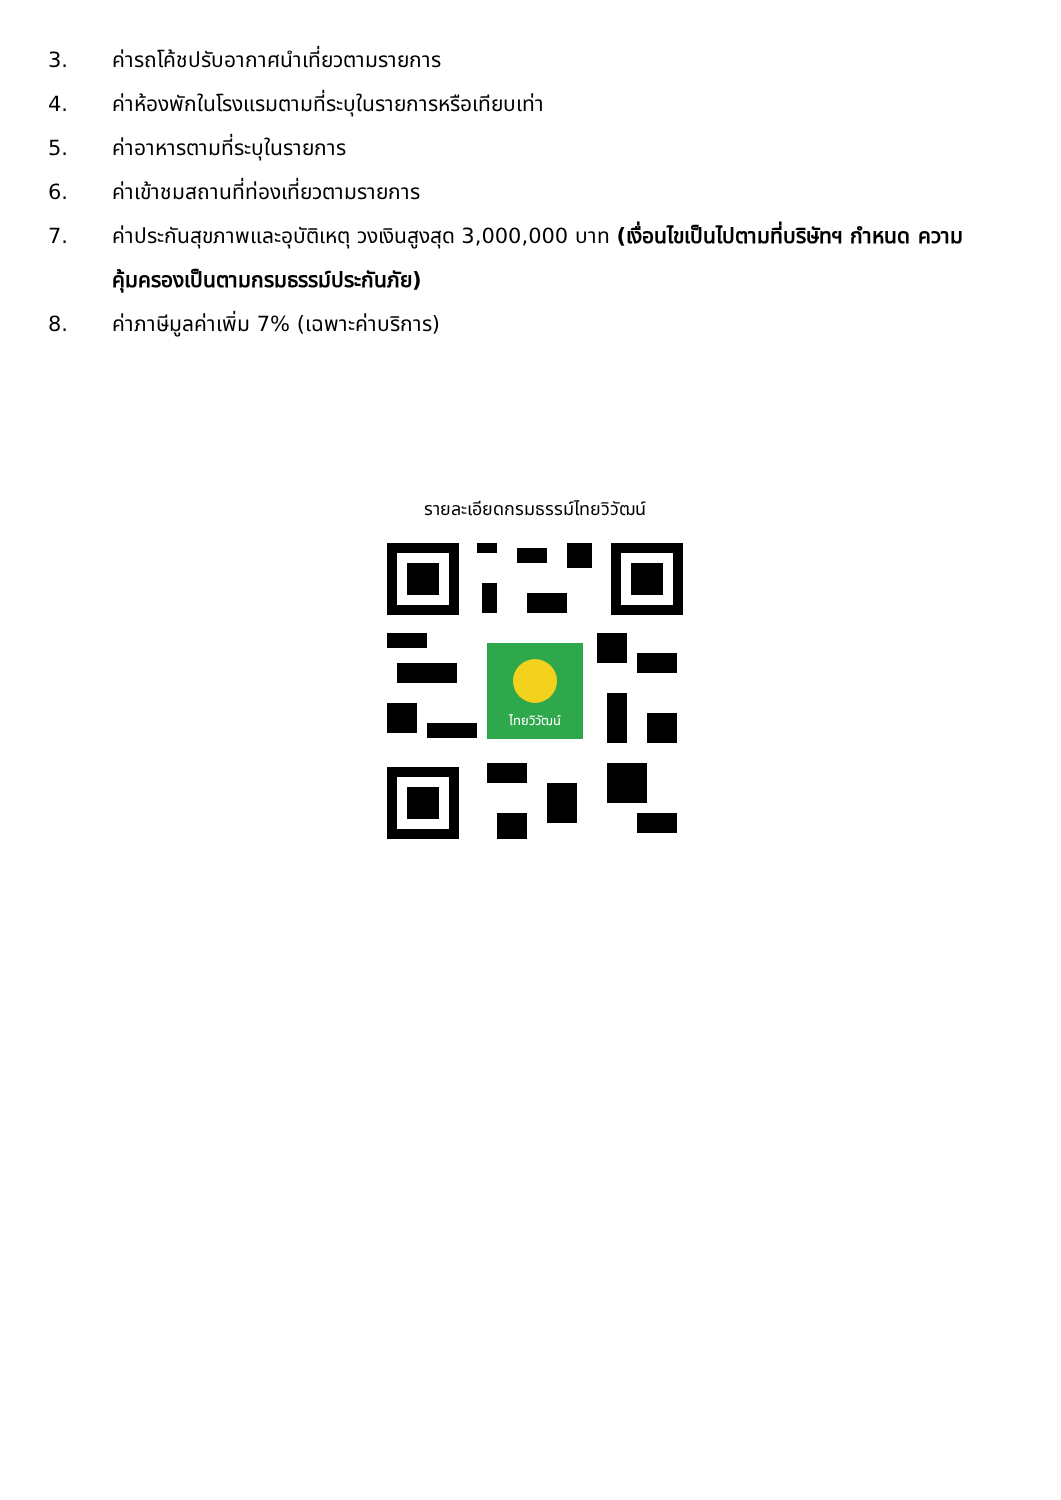3. ค่ารถโค้ชปรับอากาศนำเที่ยวตามรายการ
4. ค่าห้องพักในโรงแรมตามที่ระบุในรายการหรือเทียบเท่า
5. ค่าอาหารตามที่ระบุในรายการ
6. ค่าเข้าชมสถานที่ท่องเที่ยวตามรายการ
7. ค่าประกันสุขภาพและอุบัติเหตุ วงเงินสูงสุด 3,000,000 บาท (เงื่อนไขเป็นไปตามที่บริษัทฯ กำหนด ความคุ้มครองเป็นตามกรมธรรม์ประกันภัย)
8. ค่าภาษีมูลค่าเพิ่ม 7% (เฉพาะค่าบริการ)
รายละเอียดกรมธรรม์ไทยวิวัฒน์
ไทยวิวัฒน์